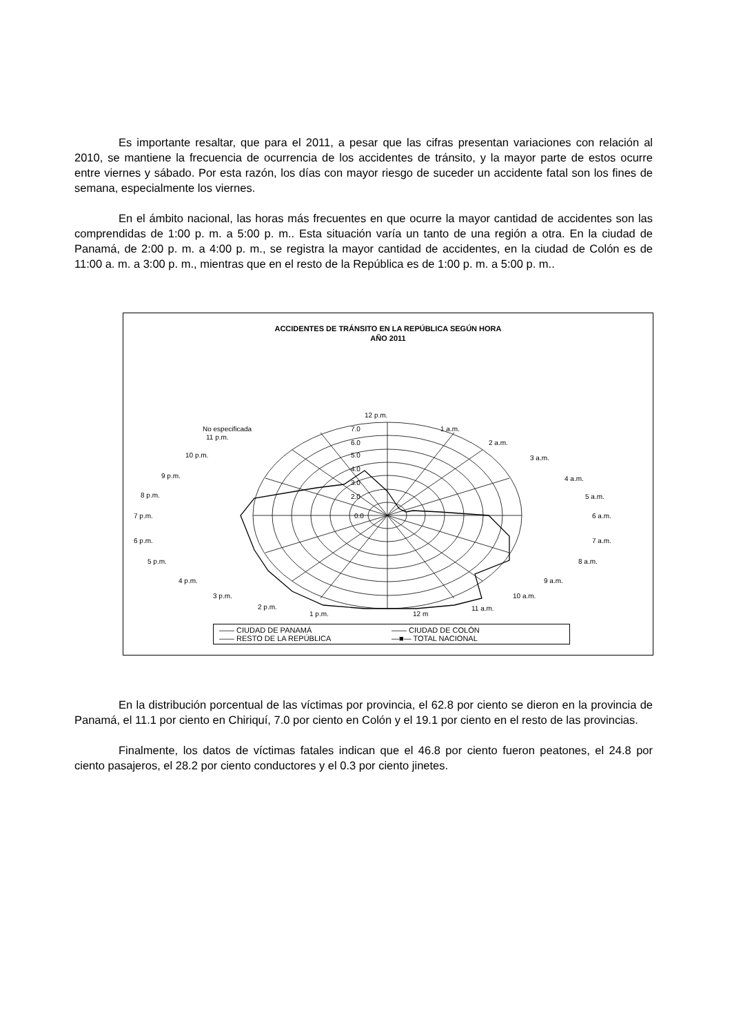Es importante resaltar, que para el 2011, a pesar que las cifras presentan variaciones con relación al 2010, se mantiene la frecuencia de ocurrencia de los accidentes de tránsito, y la mayor parte de estos ocurre entre viernes y sábado. Por esta razón, los días con mayor riesgo de suceder un accidente fatal son los fines de semana, especialmente los viernes.
En el ámbito nacional, las horas más frecuentes en que ocurre la mayor cantidad de accidentes son las comprendidas de 1:00 p. m. a 5:00 p. m.. Esta situación varía un tanto de una región a otra. En la ciudad de Panamá, de 2:00 p. m. a 4:00 p. m., se registra la mayor cantidad de accidentes, en la ciudad de Colón es de 11:00 a. m. a 3:00 p. m., mientras que en el resto de la República es de 1:00 p. m. a 5:00 p. m..
ACCIDENTES DE TRÁNSITO EN LA REPÚBLICA SEGÚN HORA
AÑO 2011
12 p.m.
1 a.m.
2 a.m.
3 a.m.
4 a.m.
5 a.m.
6 a.m.
7 a.m.
8 a.m.
9 a.m.
10 a.m.
11 a.m.
12 m
1 p.m.
2 p.m.
3 p.m.
4 p.m.
5 p.m.
6 p.m.
7 p.m.
8 p.m.
9 p.m.
10 p.m.
No especificada
11 p.m.
7.0
6.0
5.0
4.0
3.0
2.0
0.0
—— CIUDAD DE PANAMÁ —— CIUDAD DE COLÓN —— RESTO DE LA REPÚBLICA —■— TOTAL NACIONAL
En la distribución porcentual de las víctimas por provincia, el 62.8 por ciento se dieron en la provincia de Panamá, el 11.1 por ciento en Chiriquí, 7.0 por ciento en Colón y el 19.1 por ciento en el resto de las provincias.
Finalmente, los datos de víctimas fatales indican que el 46.8 por ciento fueron peatones, el 24.8 por ciento pasajeros, el 28.2 por ciento conductores y el 0.3 por ciento jinetes.